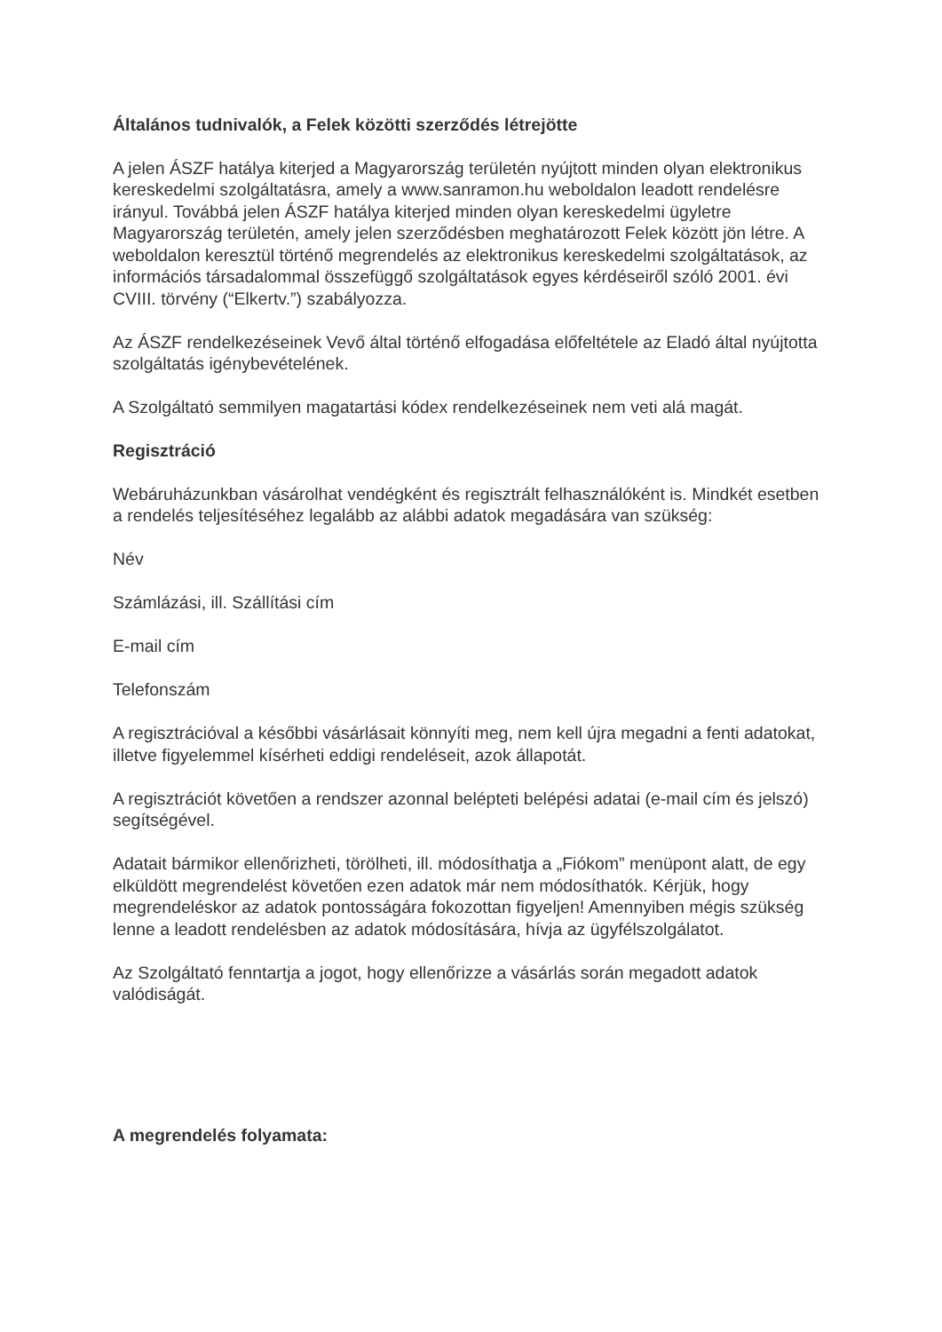Általános tudnivalók, a Felek közötti szerződés létrejötte
A jelen ÁSZF hatálya kiterjed a Magyarország területén nyújtott minden olyan elektronikus kereskedelmi szolgáltatásra, amely a www.sanramon.hu weboldalon leadott rendelésre irányul. Továbbá jelen ÁSZF hatálya kiterjed minden olyan kereskedelmi ügyletre Magyarország területén, amely jelen szerződésben meghatározott Felek között jön létre. A weboldalon keresztül történő megrendelés az elektronikus kereskedelmi szolgáltatások, az információs társadalommal összefüggő szolgáltatások egyes kérdéseiről szóló 2001. évi CVIII. törvény (“Elkertv.”) szabályozza.
Az ÁSZF rendelkezéseinek Vevő által történő elfogadása előfeltétele az Eladó által nyújtotta szolgáltatás igénybevételének.
A Szolgáltató semmilyen magatartási kódex rendelkezéseinek nem veti alá magát.
Regisztráció
Webáruházunkban vásárolhat vendégként és regisztrált felhasználóként is. Mindkét esetben a rendelés teljesítéséhez legalább az alábbi adatok megadására van szükség:
Név
Számlázási, ill. Szállítási cím
E-mail cím
Telefonszám
A regisztrációval a későbbi vásárlásait könnyíti meg, nem kell újra megadni a fenti adatokat, illetve figyelemmel kísérheti eddigi rendeléseit, azok állapotát.
A regisztrációt követően a rendszer azonnal belépteti belépési adatai (e-mail cím és jelszó) segítségével.
Adatait bármikor ellenőrizheti, törölheti, ill. módosíthatja a „Fiókom” menüpont alatt, de egy elküldött megrendelést követően ezen adatok már nem módosíthatók. Kérjük, hogy megrendeléskor az adatok pontosságára fokozottan figyeljen! Amennyiben mégis szükség lenne a leadott rendelésben az adatok módosítására, hívja az ügyfélszolgálatot.
Az Szolgáltató fenntartja a jogot, hogy ellenőrizze a vásárlás során megadott adatok valódiságát.
A megrendelés folyamata: